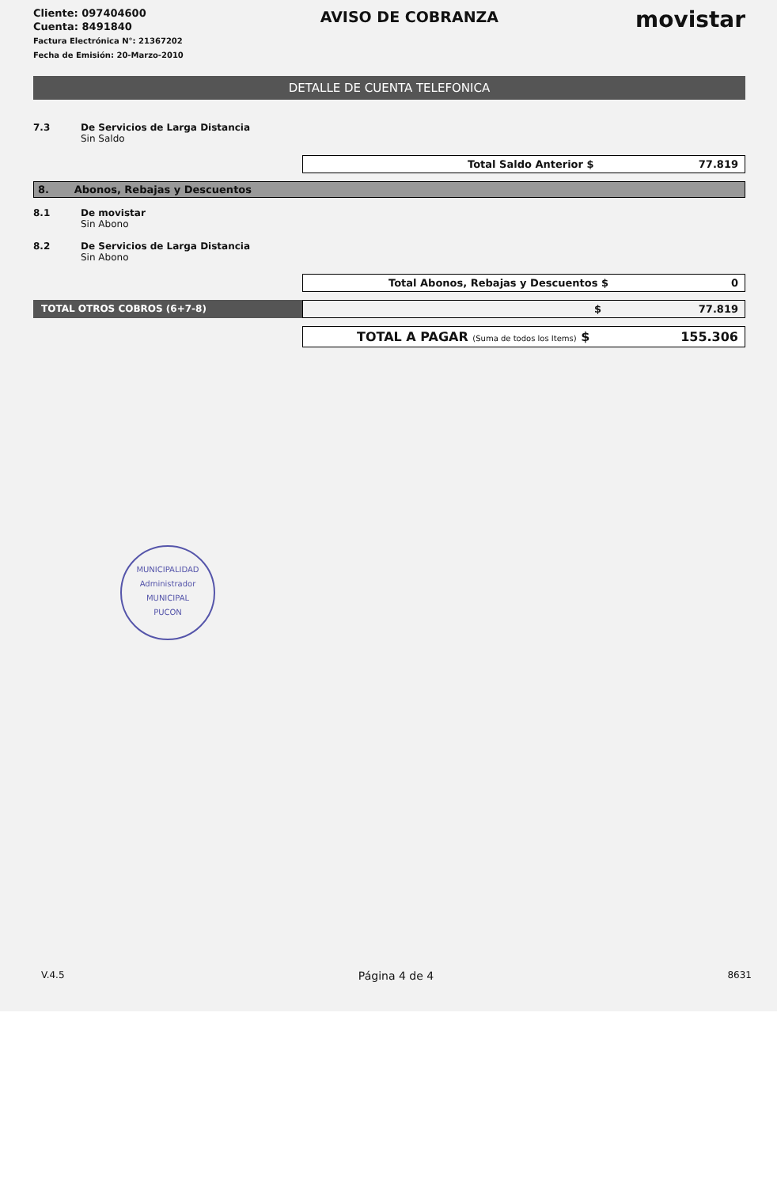Cliente: 097404600
Cuenta: 8491840
Factura Electrónica N°: 21367202
Fecha de Emisión: 20-Marzo-2010
AVISO DE COBRANZA
movistar
DETALLE DE CUENTA TELEFONICA
7.3 De Servicios de Larga Distancia
Sin Saldo
Total Saldo Anterior $ 77.819
8. Abonos, Rebajas y Descuentos
8.1 De movistar
Sin Abono
8.2 De Servicios de Larga Distancia
Sin Abono
Total Abonos, Rebajas y Descuentos $ 0
TOTAL OTROS COBROS (6+7-8) $ 77.819
TOTAL A PAGAR (Suma de todos los Items) $ 155.306
MUNICIPALIDAD
Administrador
MUNICIPAL
PUCON
V.4.5 Página 4 de 4 8631